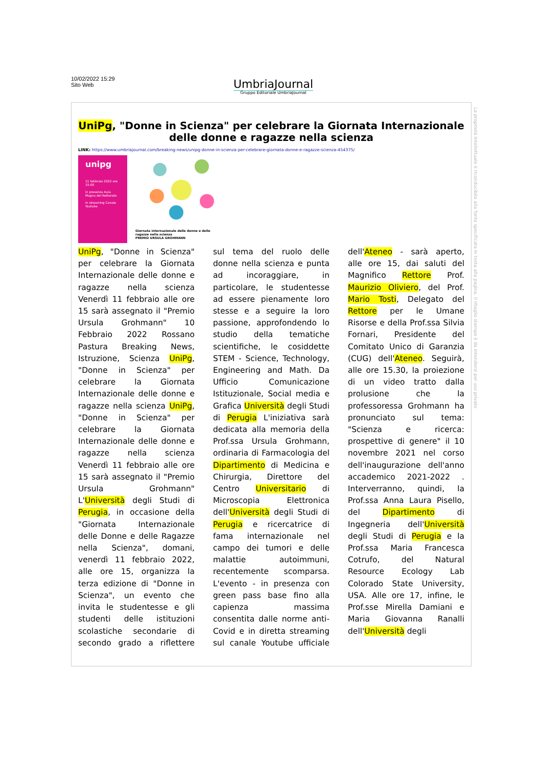10/02/2022 15:29
Sito Web
UmbriaJournal
Gruppo Editoriale UmbriaJournal
UniPg, "Donne in Scienza" per celebrare la Giornata Internazionale delle donne e ragazze nella scienza
LINK: https://www.umbriajournal.com/breaking-news/unipg-donne-in-scienza-per-celebrare-giornata-donne-e-ragazze-scienza-454375/
unipg
11 febbraio 2022 ore 15:00
in presenza Aula Magna del Rettorato
in streaming Canale Youtube
Giornata internazionale delle donne e delle ragazze nella scienza
PREMIO URSULA GROHMANN
UniPg, "Donne in Scienza" per celebrare la Giornata Internazionale delle donne e ragazze nella scienza Venerdì 11 febbraio alle ore 15 sarà assegnato il "Premio Ursula Grohmann" 10 Febbraio 2022 Rossano Pastura Breaking News, Istruzione, Scienza UniPg, "Donne in Scienza" per celebrare la Giornata Internazionale delle donne e ragazze nella scienza UniPg, "Donne in Scienza" per celebrare la Giornata Internazionale delle donne e ragazze nella scienza Venerdì 11 febbraio alle ore 15 sarà assegnato il "Premio Ursula Grohmann" L'Università degli Studi di Perugia, in occasione della "Giornata Internazionale delle Donne e delle Ragazze nella Scienza", domani, venerdì 11 febbraio 2022, alle ore 15, organizza la terza edizione di "Donne in Scienza", un evento che invita le studentesse e gli studenti delle istituzioni scolastiche secondarie di secondo grado a riflettere sul tema del ruolo delle donne nella scienza e punta ad incoraggiare, in particolare, le studentesse ad essere pienamente loro stesse e a seguire la loro passione, approfondendo lo studio della tematiche scientifiche, le cosiddette STEM - Science, Technology, Engineering and Math. Da Ufficio Comunicazione Istituzionale, Social media e Grafica Università degli Studi di Perugia L'iniziativa sarà dedicata alla memoria della Prof.ssa Ursula Grohmann, ordinaria di Farmacologia del Dipartimento di Medicina e Chirurgia, Direttore del Centro Universitario di Microscopia Elettronica dell'Università degli Studi di Perugia e ricercatrice di fama internazionale nel campo dei tumori e delle malattie autoimmuni, recentemente scomparsa. L'evento - in presenza con green pass base fino alla capienza massima consentita dalle norme anti-Covid e in diretta streaming sul canale Youtube ufficiale dell'Ateneo - sarà aperto, alle ore 15, dai saluti del Magnifico Rettore Prof. Maurizio Oliviero, del Prof. Mario Tosti, Delegato del Rettore per le Umane Risorse e della Prof.ssa Silvia Fornari, Presidente del Comitato Unico di Garanzia (CUG) dell'Ateneo. Seguirà, alle ore 15.30, la proiezione di un video tratto dalla prolusione che la professoressa Grohmann ha pronunciato sul tema: "Scienza e ricerca: prospettive di genere" il 10 novembre 2021 nel corso dell'inaugurazione dell'anno accademico 2021-2022 . Interverranno, quindi, la Prof.ssa Anna Laura Pisello, del Dipartimento di Ingegneria dell'Università degli Studi di Perugia e la Prof.ssa Maria Francesca Cotrufo, del Natural Resource Ecology Lab Colorado State University, USA. Alle ore 17, infine, le Prof.sse Mirella Damiani e Maria Giovanna Ranalli dell'Università degli
La proprietà intellettuale è riconducibile alla fonte specificata in testa alla pagina. Il ritaglio stampa è da intendersi per uso privato